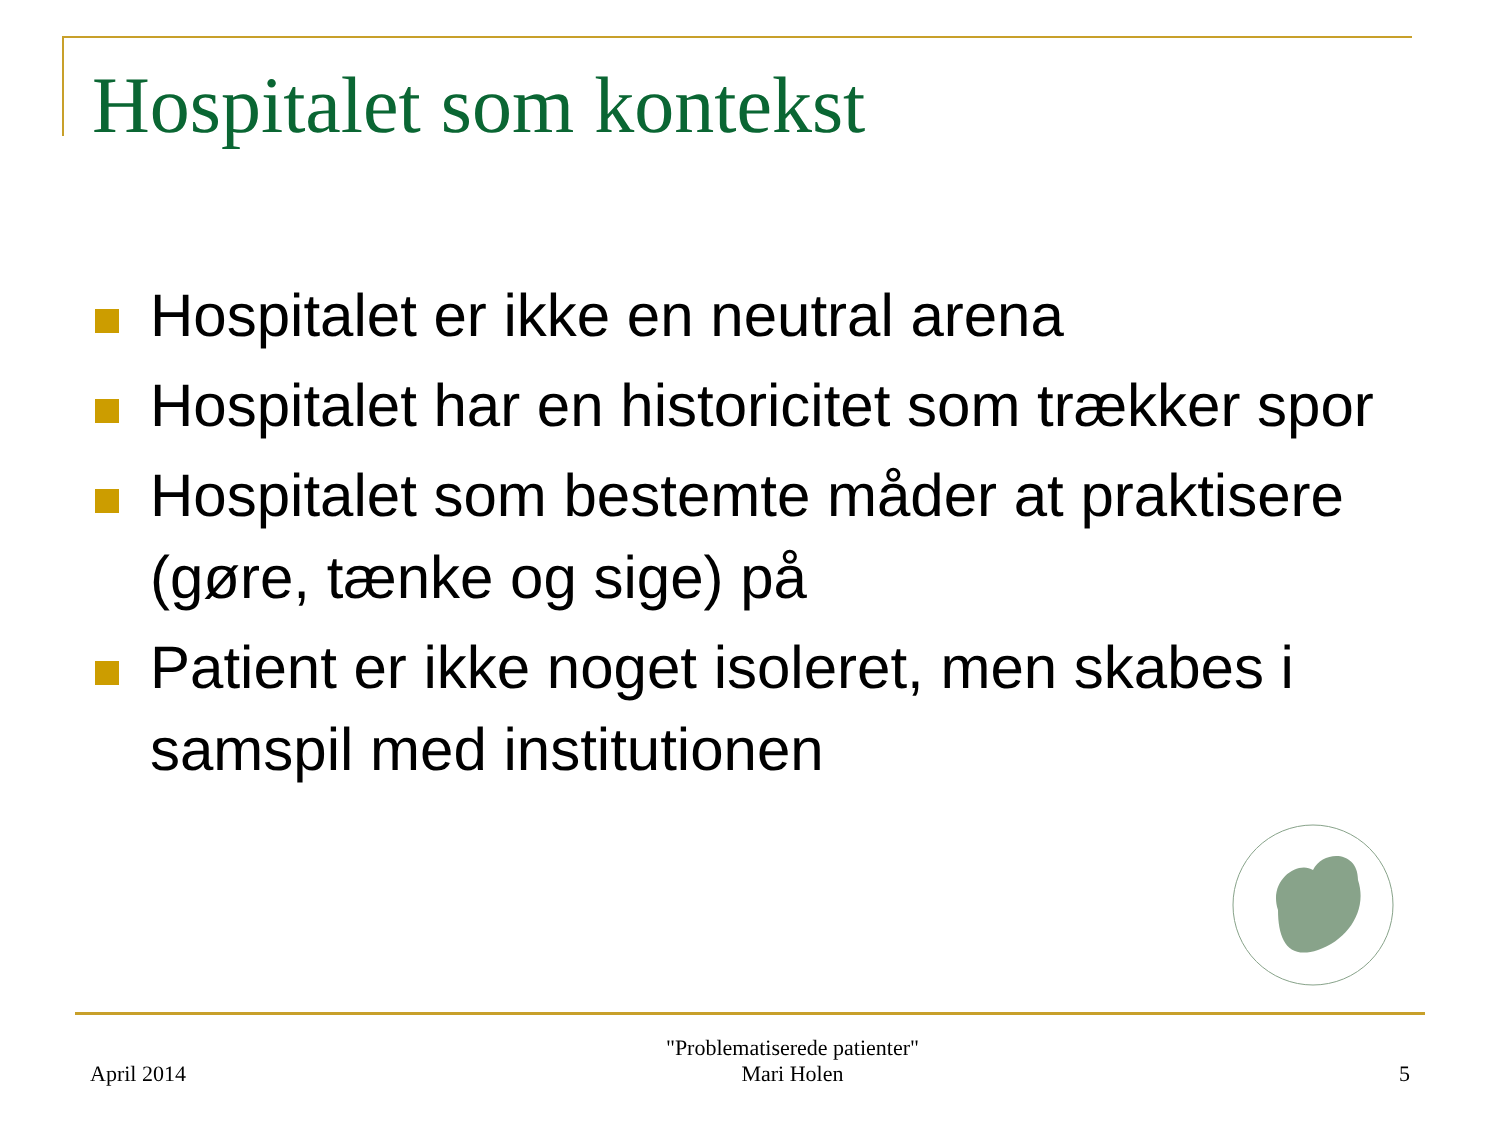Hospitalet som kontekst
Hospitalet er ikke en neutral arena
Hospitalet har en historicitet som trækker spor
Hospitalet som bestemte måder at praktisere (gøre, tænke og sige) på
Patient er ikke noget isoleret, men skabes i samspil med institutionen
April 2014
"Problematiserede patienter"
Mari Holen
5